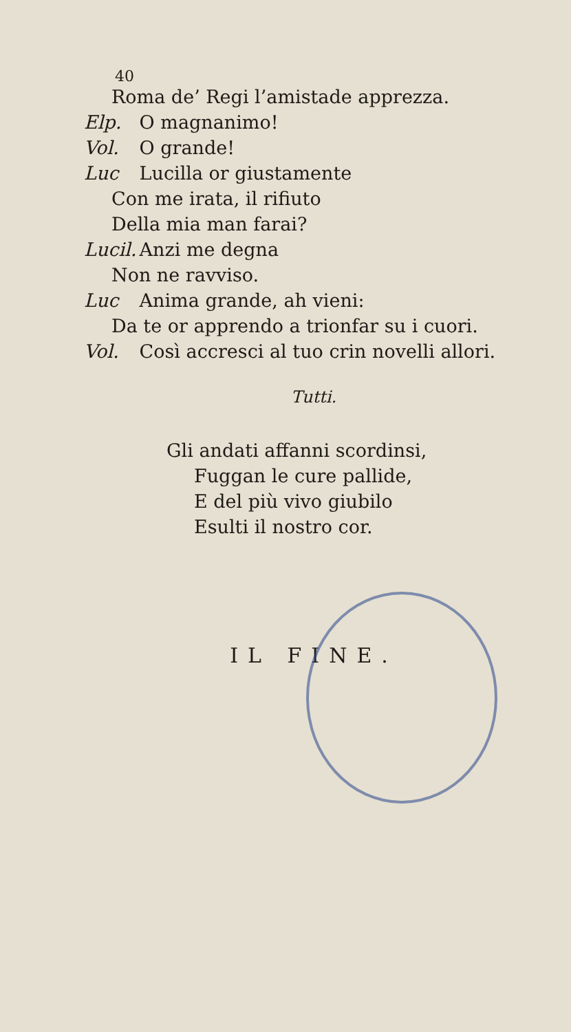40
Roma de’ Regi l’amistade apprezza.
Elp. O magnanimo!
Vol. O grande!
Luc Lucilla or giustamente
Con me irata, il rifiuto
Della mia man farai?
Lucil. Anzi me degna
Non ne ravviso.
Luc Anima grande, ah vieni:
Da te or apprendo a trionfar su i cuori.
Vol. Così accresci al tuo crin novelli allori.
Tutti.
Gli andati affanni scordinsi,
Fuggan le cure pallide,
E del più vivo giubilo
Esulti il nostro cor.
IL FINE.